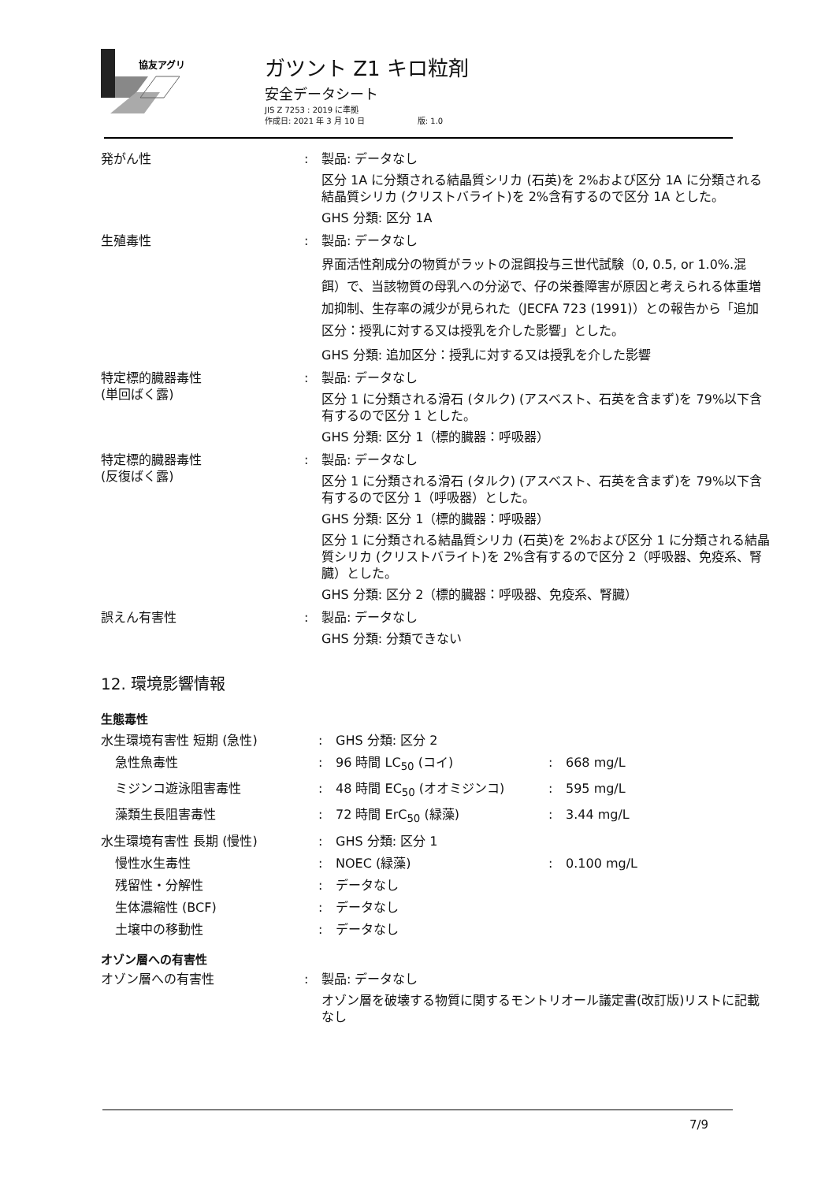協友アグリ
ガツント Z1 キロ粒剤
安全データシート
JIS Z 7253 : 2019 に準拠
作成日: 2021 年 3 月 10 日 版: 1.0
| 発がん性 | : | 製品: データなし 区分 1A に分類される結晶質シリカ (石英)を 2%および区分 1A に分類される結晶質シリカ (クリストバライト)を 2%含有するので区分 1A とした。 GHS 分類: 区分 1A |
| 生殖毒性 | : | 製品: データなし 界面活性剤成分の物質がラットの混餌投与三世代試験（0, 0.5, or 1.0%.混餌）で、当該物質の母乳への分泌で、仔の栄養障害が原因と考えられる体重増加抑制、生存率の減少が見られた（JECFA 723 (1991)）との報告から「追加区分：授乳に対する又は授乳を介した影響」とした。 GHS 分類: 追加区分：授乳に対する又は授乳を介した影響 |
| 特定標的臓器毒性 (単回ばく露) | : | 製品: データなし 区分 1 に分類される滑石 (タルク) (アスベスト、石英を含まず)を 79%以下含有するので区分 1 とした。 GHS 分類: 区分 1（標的臓器：呼吸器） |
| 特定標的臓器毒性 (反復ばく露) | : | 製品: データなし 区分 1 に分類される滑石 (タルク) (アスベスト、石英を含まず)を 79%以下含有するので区分 1（呼吸器）とした。 GHS 分類: 区分 1（標的臓器：呼吸器） 区分 1 に分類される結晶質シリカ (石英)を 2%および区分 1 に分類される結晶質シリカ (クリストバライト)を 2%含有するので区分 2（呼吸器、免疫系、腎臓）とした。 GHS 分類: 区分 2（標的臓器：呼吸器、免疫系、腎臓） |
| 誤えん有害性 | : | 製品: データなし GHS 分類: 分類できない |
12. 環境影響情報
生態毒性
| 水生環境有害性 短期 (急性) | : | GHS 分類: 区分 2 | | |
| 急性魚毒性 | : | 96 時間 LC<sub>50</sub> (コイ) | : | 668 mg/L |
| ミジンコ遊泳阻害毒性 | : | 48 時間 EC<sub>50</sub> (オオミジンコ) | : | 595 mg/L |
| 藻類生長阻害毒性 | : | 72 時間 ErC<sub>50</sub> (緑藻) | : | 3.44 mg/L |
| 水生環境有害性 長期 (慢性) | : | GHS 分類: 区分 1 | | |
| 慢性水生毒性 | : | NOEC (緑藻) | : | 0.100 mg/L |
| 残留性・分解性 | : | データなし | | |
| 生体濃縮性 (BCF) | : | データなし | | |
| 土壌中の移動性 | : | データなし | | |
オゾン層への有害性
| オゾン層への有害性 | : | 製品: データなし オゾン層を破壊する物質に関するモントリオール議定書(改訂版)リストに記載なし |
7/9